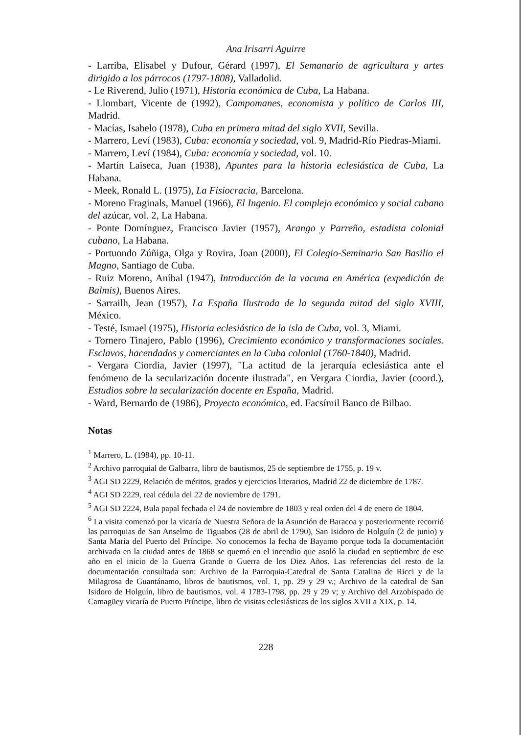Ana Irisarri Aguirre
- Larriba, Elisabel y Dufour, Gérard (1997), El Semanario de agricultura y artes dirigido a los párrocos (1797-1808), Valladolid.
- Le Riverend, Julio (1971), Historia económica de Cuba, La Habana.
- Llombart, Vicente de (1992), Campomanes, economista y político de Carlos III, Madrid.
- Macías, Isabelo (1978), Cuba en primera mitad del siglo XVII, Sevilla.
- Marrero, Leví (1983), Cuba: economía y sociedad, vol. 9, Madrid-Río Piedras-Miami.
- Marrero, Leví (1984), Cuba: economía y sociedad, vol. 10.
- Martín Laiseca, Juan (1938), Apuntes para la historia eclesiástica de Cuba, La Habana.
- Meek, Ronald L. (1975), La Fisiocracia, Barcelona.
- Moreno Fraginals, Manuel (1966), El Ingenio. El complejo económico y social cubano del azúcar, vol. 2, La Habana.
- Ponte Domínguez, Francisco Javier (1957), Arango y Parreño, estadista colonial cubano, La Habana.
- Portuondo Zúñiga, Olga y Rovira, Joan (2000), El Colegio-Seminario San Basilio el Magno, Santiago de Cuba.
- Ruiz Moreno, Aníbal (1947), Introducción de la vacuna en América (expedición de Balmis), Buenos Aires.
- Sarrailh, Jean (1957), La España Ilustrada de la segunda mitad del siglo XVIII, México.
- Testé, Ismael (1975), Historia eclesiástica de la isla de Cuba, vol. 3, Miami.
- Tornero Tinajero, Pablo (1996), Crecimiento económico y transformaciones sociales. Esclavos, hacendados y comerciantes en la Cuba colonial (1760-1840), Madrid.
- Vergara Ciordia, Javier (1997), "La actitud de la jerarquía eclesiástica ante el fenómeno de la secularización docente ilustrada", en Vergara Ciordia, Javier (coord.), Estudios sobre la secularización docente en España, Madrid.
- Ward, Bernardo de (1986), Proyecto económico, ed. Facsímil Banco de Bilbao.
Notas
<sup>1</sup> Marrero, L. (1984), pp. 10-11.
<sup>2</sup> Archivo parroquial de Galbarra, libro de bautismos, 25 de septiembre de 1755, p. 19 v.
<sup>3</sup> AGI SD 2229, Relación de méritos, grados y ejercicios literarios, Madrid 22 de diciembre de 1787.
<sup>4</sup> AGI SD 2229, real cédula del 22 de noviembre de 1791.
<sup>5</sup> AGI SD 2224, Bula papal fechada el 24 de noviembre de 1803 y real orden del 4 de enero de 1804.
<sup>6</sup> La visita comenzó por la vicaría de Nuestra Señora de la Asunción de Baracoa y posteriormente recorrió las parroquias de San Anselmo de Tiguabos (28 de abril de 1790), San Isidoro de Holguín (2 de junio) y Santa María del Puerto del Príncipe. No conocemos la fecha de Bayamo porque toda la documentación archivada en la ciudad antes de 1868 se quemó en el incendio que asoló la ciudad en septiembre de ese año en el inicio de la Guerra Grande o Guerra de los Diez Años. Las referencias del resto de la documentación consultada son: Archivo de la Parroquia-Catedral de Santa Catalina de Ricci y de la Milagrosa de Guantánamo, libros de bautismos, vol. 1, pp. 29 y 29 v.; Archivo de la catedral de San Isidoro de Holguín, libro de bautismos, vol. 4 1783-1798, pp. 29 y 29 v; y Archivo del Arzobispado de Camagüey vicaría de Puerto Príncipe, libro de visitas eclesiásticas de los siglos XVII a XIX, p. 14.
228